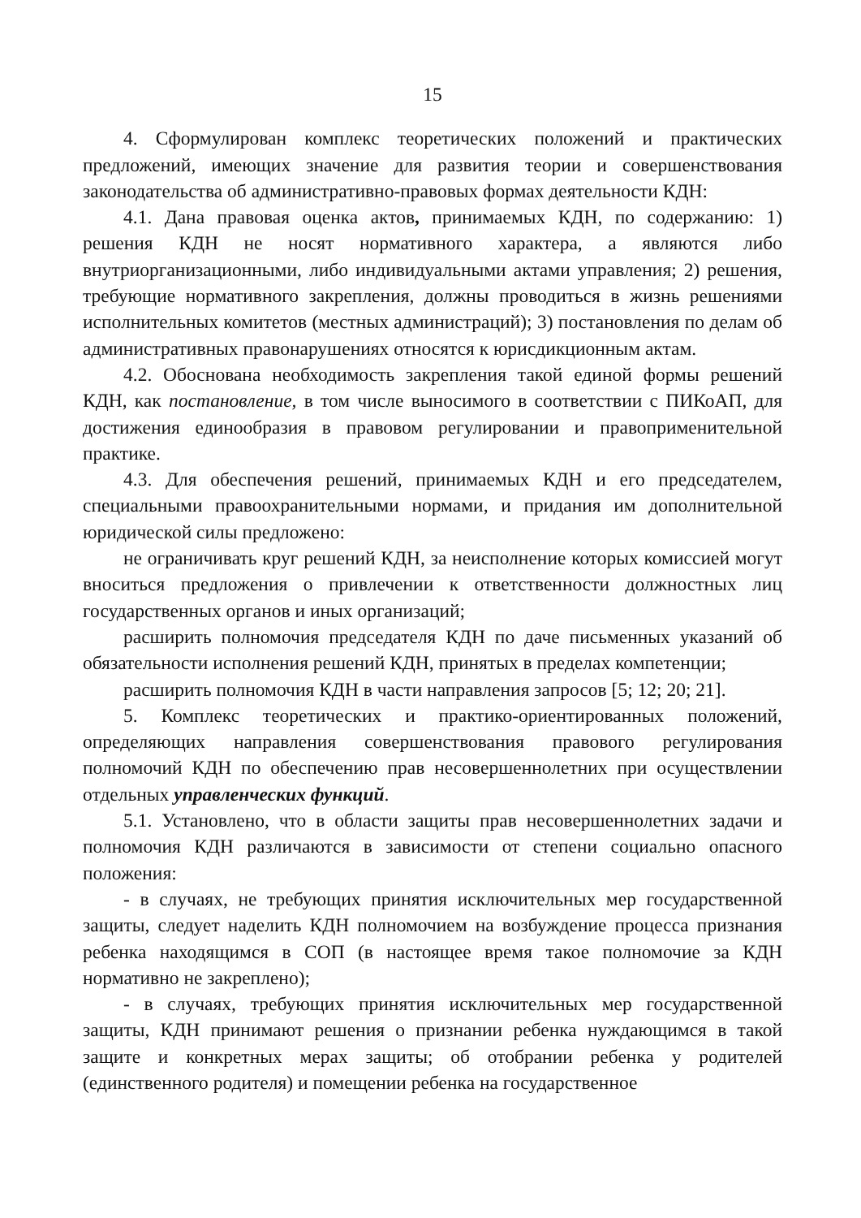15
4. Сформулирован комплекс теоретических положений и практических предложений, имеющих значение для развития теории и совершенствования законодательства об административно-правовых формах деятельности КДН:
4.1. Дана правовая оценка актов, принимаемых КДН, по содержанию: 1) решения КДН не носят нормативного характера, а являются либо внутриорганизационными, либо индивидуальными актами управления; 2) решения, требующие нормативного закрепления, должны проводиться в жизнь решениями исполнительных комитетов (местных администраций); 3) постановления по делам об административных правонарушениях относятся к юрисдикционным актам.
4.2. Обоснована необходимость закрепления такой единой формы решений КДН, как постановление, в том числе выносимого в соответствии с ПИКоАП, для достижения единообразия в правовом регулировании и правоприменительной практике.
4.3. Для обеспечения решений, принимаемых КДН и его председателем, специальными правоохранительными нормами, и придания им дополнительной юридической силы предложено:
не ограничивать круг решений КДН, за неисполнение которых комиссией могут вноситься предложения о привлечении к ответственности должностных лиц государственных органов и иных организаций;
расширить полномочия председателя КДН по даче письменных указаний об обязательности исполнения решений КДН, принятых в пределах компетенции;
расширить полномочия КДН в части направления запросов [5; 12; 20; 21].
5. Комплекс теоретических и практико-ориентированных положений, определяющих направления совершенствования правового регулирования полномочий КДН по обеспечению прав несовершеннолетних при осуществлении отдельных управленческих функций.
5.1. Установлено, что в области защиты прав несовершеннолетних задачи и полномочия КДН различаются в зависимости от степени социально опасного положения:
- в случаях, не требующих принятия исключительных мер государственной защиты, следует наделить КДН полномочием на возбуждение процесса признания ребенка находящимся в СОП (в настоящее время такое полномочие за КДН нормативно не закреплено);
- в случаях, требующих принятия исключительных мер государственной защиты, КДН принимают решения о признании ребенка нуждающимся в такой защите и конкретных мерах защиты; об отобрании ребенка у родителей (единственного родителя) и помещении ребенка на государственное